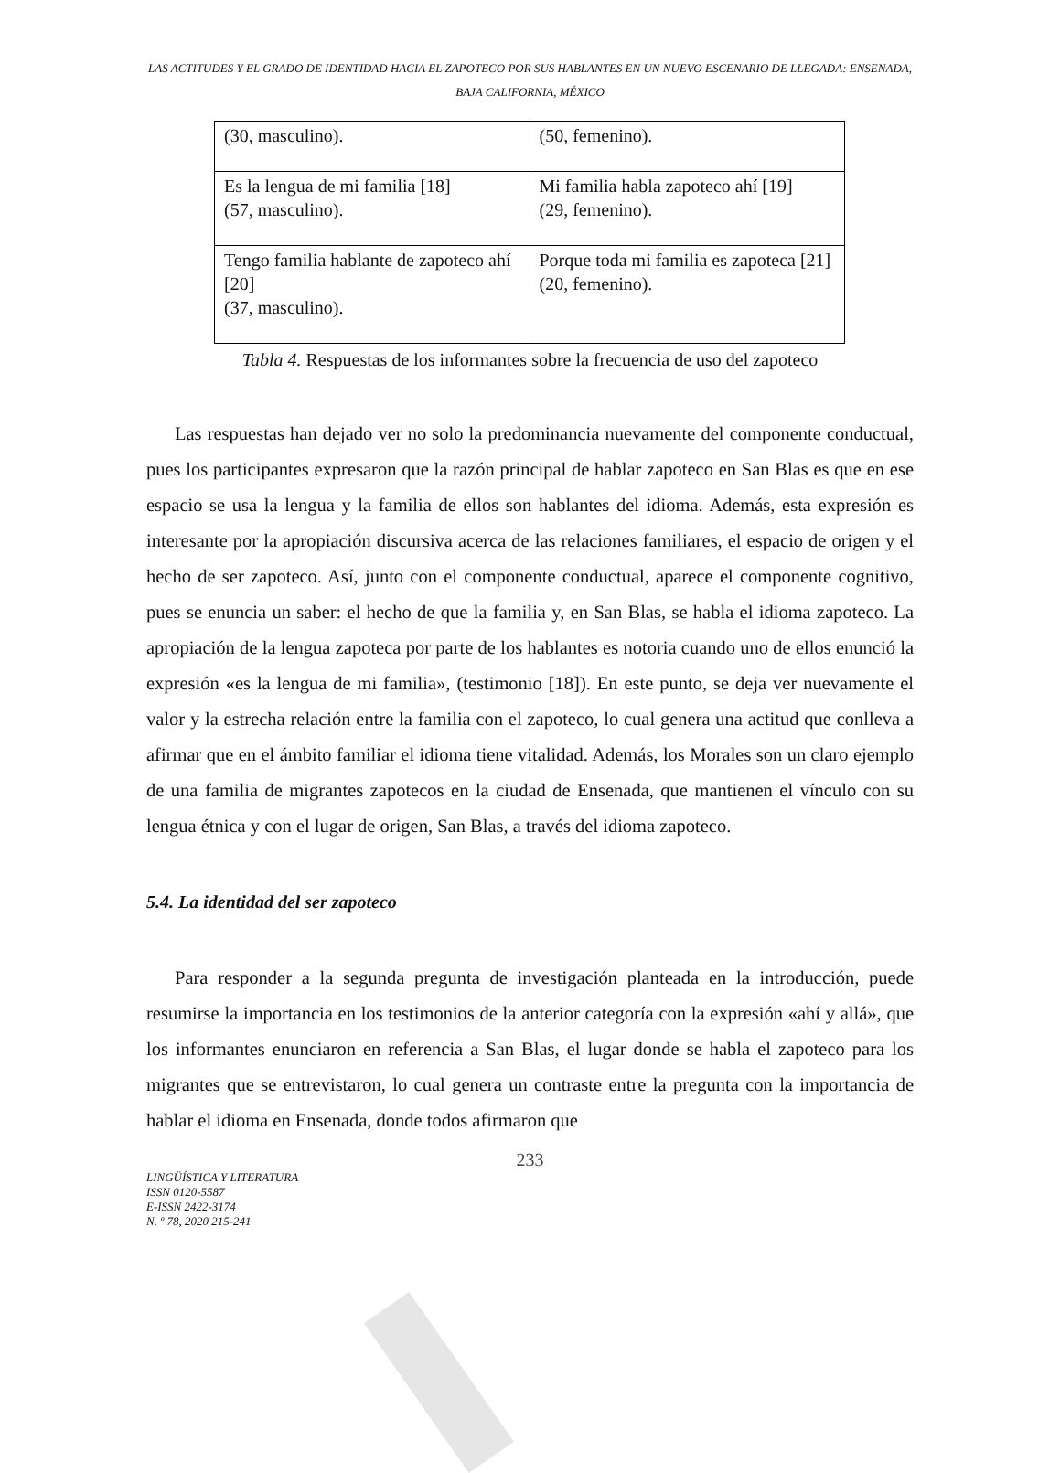LAS ACTITUDES Y EL GRADO DE IDENTIDAD HACIA EL ZAPOTECO POR SUS HABLANTES EN UN NUEVO ESCENARIO DE LLEGADA: ENSENADA, BAJA CALIFORNIA, MÉXICO
| (30, masculino). | (50, femenino). |
| Es la lengua de mi familia [18] (57, masculino). | Mi familia habla zapoteco ahí [19] (29, femenino). |
| Tengo familia hablante de zapoteco ahí [20] (37, masculino). | Porque toda mi familia es zapoteca [21] (20, femenino). |
Tabla 4. Respuestas de los informantes sobre la frecuencia de uso del zapoteco
Las respuestas han dejado ver no solo la predominancia nuevamente del componente conductual, pues los participantes expresaron que la razón principal de hablar zapoteco en San Blas es que en ese espacio se usa la lengua y la familia de ellos son hablantes del idioma. Además, esta expresión es interesante por la apropiación discursiva acerca de las relaciones familiares, el espacio de origen y el hecho de ser zapoteco. Así, junto con el componente conductual, aparece el componente cognitivo, pues se enuncia un saber: el hecho de que la familia y, en San Blas, se habla el idioma zapoteco. La apropiación de la lengua zapoteca por parte de los hablantes es notoria cuando uno de ellos enunció la expresión «es la lengua de mi familia», (testimonio [18]). En este punto, se deja ver nuevamente el valor y la estrecha relación entre la familia con el zapoteco, lo cual genera una actitud que conlleva a afirmar que en el ámbito familiar el idioma tiene vitalidad. Además, los Morales son un claro ejemplo de una familia de migrantes zapotecos en la ciudad de Ensenada, que mantienen el vínculo con su lengua étnica y con el lugar de origen, San Blas, a través del idioma zapoteco.
5.4. La identidad del ser zapoteco
Para responder a la segunda pregunta de investigación planteada en la introducción, puede resumirse la importancia en los testimonios de la anterior categoría con la expresión «ahí y allá», que los informantes enunciaron en referencia a San Blas, el lugar donde se habla el zapoteco para los migrantes que se entrevistaron, lo cual genera un contraste entre la pregunta con la importancia de hablar el idioma en Ensenada, donde todos afirmaron que
233
LINGÜÍSTICA Y LITERATURA
ISSN 0120-5587
E-ISSN 2422-3174
N. º 78, 2020 215-241